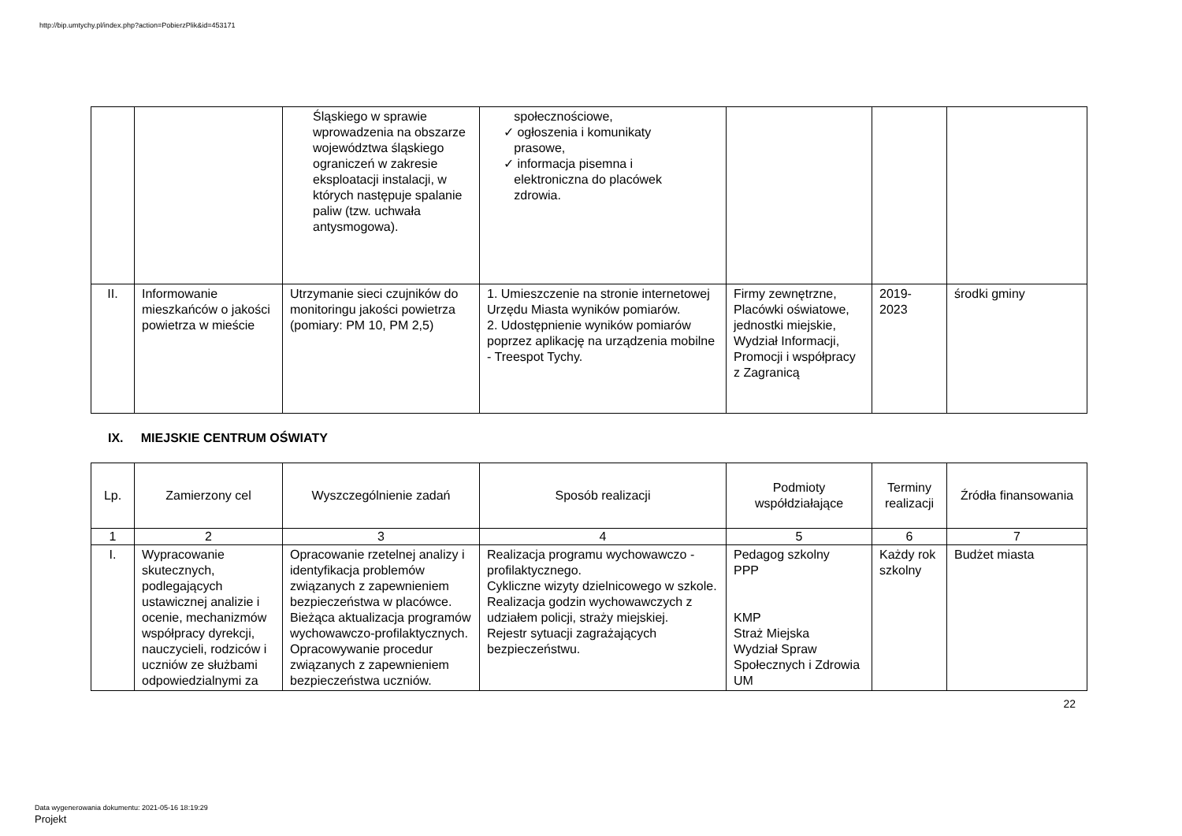http://bip.umtychy.pl/index.php?action=PobierzPlik&id=453171
| | | Śląskiego w sprawie wprowadzenia na obszarze województwa śląskiego ograniczeń w zakresie eksploatacji instalacji, w których następuje spalanie paliw (tzw. uchwała antysmogowa). | społecznościowe, ✓ ogłoszenia i komunikaty prasowe, ✓ informacja pisemna i elektroniczna do placówek zdrowia. | | | |
| II. | Informowanie mieszkańców o jakości powietrza w mieście | Utrzymanie sieci czujników do monitoringu jakości powietrza (pomiary: PM 10, PM 2,5) | 1. Umieszczenie na stronie internetowej Urzędu Miasta wyników pomiarów. 2. Udostępnienie wyników pomiarów poprzez aplikację na urządzenia mobilne - Treespot Tychy. | Firmy zewnętrzne, Placówki oświatowe, jednostki miejskie, Wydział Informacji, Promocji i współpracy z Zagranicą | 2019-2023 | środki gminy |
IX. MIEJSKIE CENTRUM OŚWIATY
| Lp. | Zamierzony cel | Wyszczególnienie zadań | Sposób realizacji | Podmioty współdziałające | Terminy realizacji | Źródła finansowania |
| --- | --- | --- | --- | --- | --- | --- |
| 1 | 2 | 3 | 4 | 5 | 6 | 7 |
| I. | Wypracowanie skutecznych, podlegających ustawicznej analizie i ocenie, mechanizmów współpracy dyrekcji, nauczycieli, rodziców i uczniów ze służbami odpowiedzialnymi za | Opracowanie rzetelnej analizy i identyfikacja problemów związanych z zapewnieniem bezpieczeństwa w placówce. Bieżąca aktualizacja programów wychowawczo-profilaktycznych. Opracowywanie procedur związanych z zapewnieniem bezpieczeństwa uczniów. | Realizacja programu wychowawczo -profilaktycznego. Cykliczne wizyty dzielnicowego w szkole. Realizacja godzin wychowawczych z udziałem policji, straży miejskiej. Rejestr sytuacji zagrażających bezpieczeństwu. | Pedagog szkolny PPP KMP Straż Miejska Wydział Spraw Społecznych i Zdrowia UM | Każdy rok szkolny | Budżet miasta |
22
Data wygenerowania dokumentu: 2021-05-16 18:19:29
Projekt